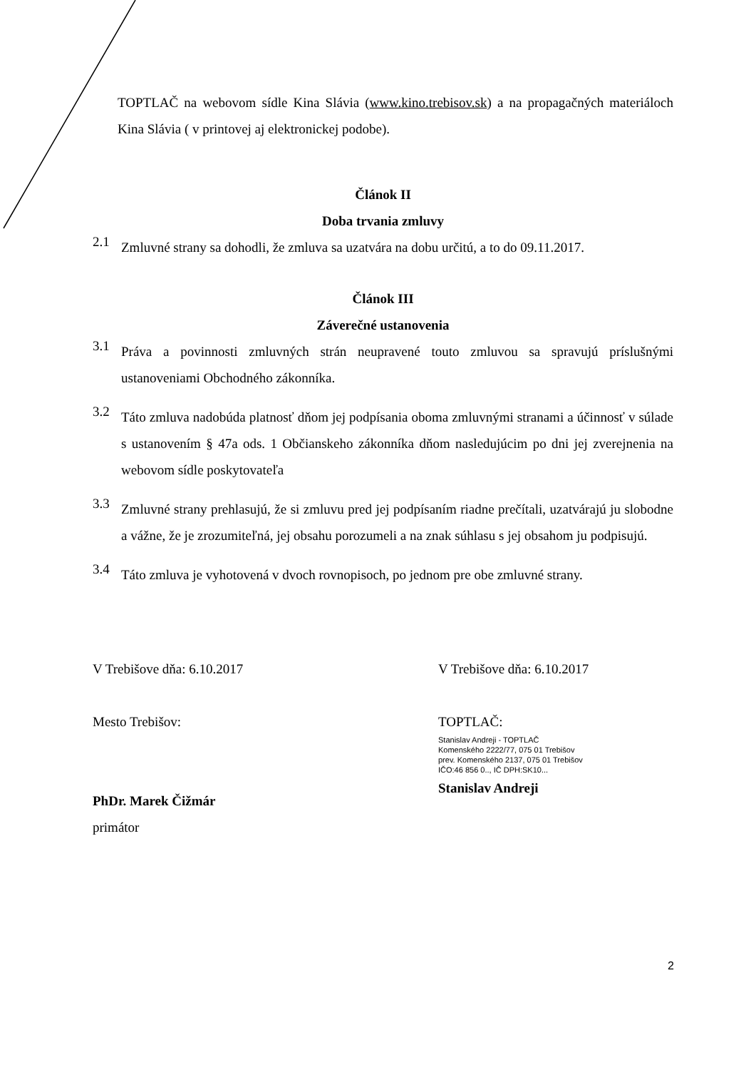TOPTLAČ na webovom sídle Kina Slávia (www.kino.trebisov.sk) a na propagačných materiáloch Kina Slávia ( v printovej aj elektronickej podobe).
Článok II
Doba trvania zmluvy
2.1
Zmluvné strany sa dohodli, že zmluva sa uzatvára na dobu určitú, a to do 09.11.2017.
Článok III
Záverečné ustanovenia
3.1
Práva a povinnosti zmluvných strán neupravené touto zmluvou sa spravujú príslušnými ustanoveniami Obchodného zákonníka.
3.2
Táto zmluva nadobúda platnosť dňom jej podpísania oboma zmluvnými stranami a účinnosť v súlade s ustanovením § 47a ods. 1 Občianskeho zákonníka dňom nasledujúcim po dni jej zverejnenia na webovom sídle poskytovateľa
3.3
Zmluvné strany prehlasujú, že si zmluvu pred jej podpísaním riadne prečítali, uzatvárajú ju slobodne a vážne, že je zrozumiteľná, jej obsahu porozumeli a na znak súhlasu s jej obsahom ju podpisujú.
3.4
Táto zmluva je vyhotovená v dvoch rovnopisoch, po jednom pre obe zmluvné strany.
V Trebišove dňa: 6.10.2017
Mesto Trebišov:
PhDr. Marek Čižmár
primátor
V Trebišove dňa: 6.10.2017
TOPTLAČ:
Stanislav Andreji - TOPTLAČ
Komenského 2222/77, 075 01 Trebišov
prev. Komenského 2137, 075 01 Trebišov
IČO:46 856 0.., IČ DPH:SK10...
Stanislav Andreji
2